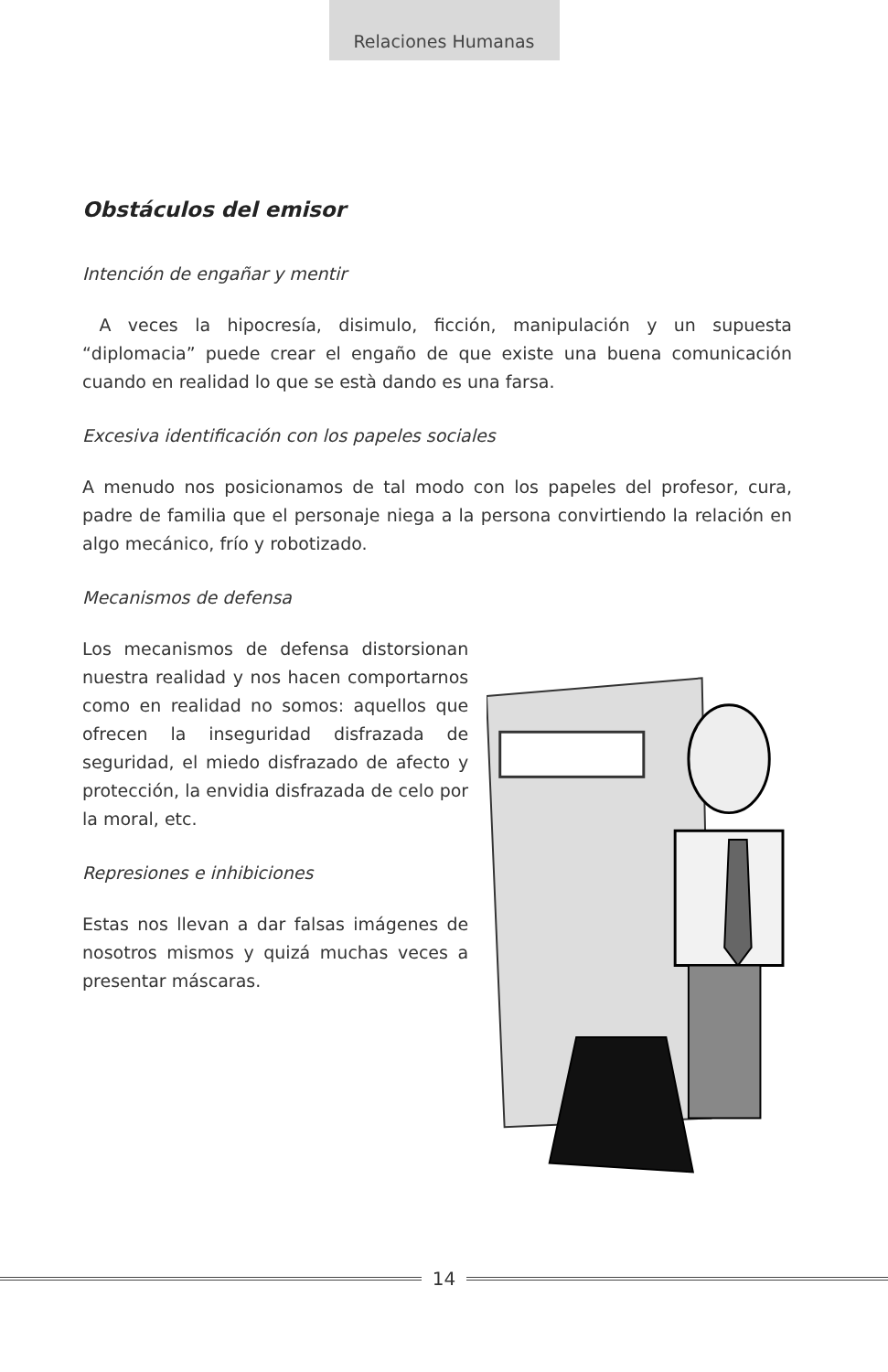Relaciones Humanas
Obstáculos del emisor
Intención de engañar y mentir
A veces la hipocresía, disimulo, ficción, manipulación y un supuesta “diplomacia” puede crear el engaño de que existe una buena comunicación cuando en realidad lo que se està dando es una farsa.
Excesiva identificación con los papeles sociales
A menudo nos posicionamos de tal modo con los papeles del profesor, cura, padre de familia que el personaje niega a la persona convirtiendo la relación en algo mecánico, frío y robotizado.
Mecanismos de defensa
Los mecanismos de defensa distorsionan nuestra realidad y nos hacen comportarnos como en realidad no somos: aquellos que ofrecen la inseguridad disfrazada de seguridad, el miedo disfrazado de afecto y protección, la envidia disfrazada de celo por la moral, etc.
Represiones e inhibiciones
Estas nos llevan a dar falsas imágenes de nosotros mismos y quizá muchas veces a presentar máscaras.
14